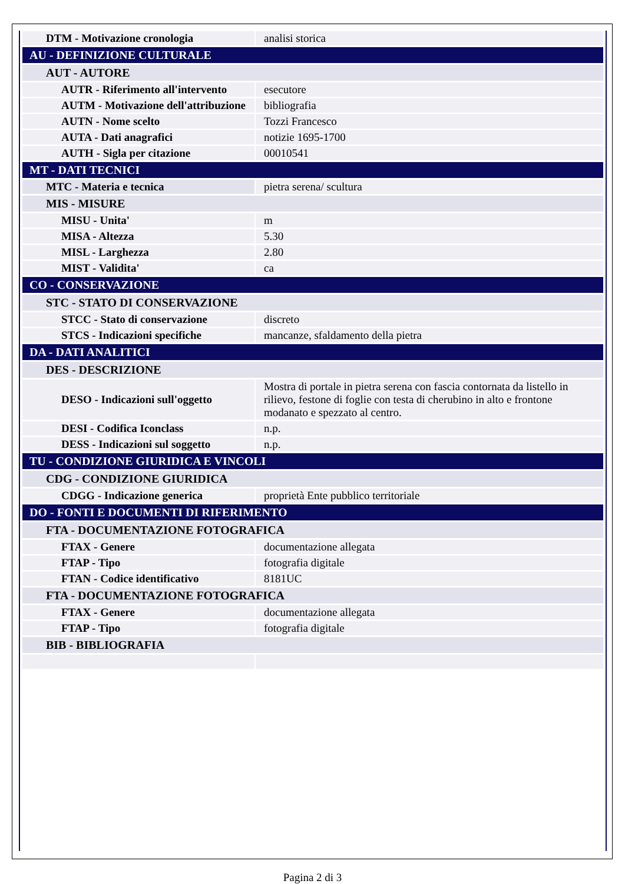| DTM - Motivazione cronologia | analisi storica |
| AU - DEFINIZIONE CULTURALE | |
| AUT - AUTORE | |
| AUTR - Riferimento all'intervento | esecutore |
| AUTM - Motivazione dell'attribuzione | bibliografia |
| AUTN - Nome scelto | Tozzi Francesco |
| AUTA - Dati anagrafici | notizie 1695-1700 |
| AUTH - Sigla per citazione | 00010541 |
| MT - DATI TECNICI | |
| MTC - Materia e tecnica | pietra serena/ scultura |
| MIS - MISURE | |
| MISU - Unita' | m |
| MISA - Altezza | 5.30 |
| MISL - Larghezza | 2.80 |
| MIST - Validita' | ca |
| CO - CONSERVAZIONE | |
| STC - STATO DI CONSERVAZIONE | |
| STCC - Stato di conservazione | discreto |
| STCS - Indicazioni specifiche | mancanze, sfaldamento della pietra |
| DA - DATI ANALITICI | |
| DES - DESCRIZIONE | |
| DESO - Indicazioni sull'oggetto | Mostra di portale in pietra serena con fascia contornata da listello in rilievo, festone di foglie con testa di cherubino in alto e frontone modanato e spezzato al centro. |
| DESI - Codifica Iconclass | n.p. |
| DESS - Indicazioni sul soggetto | n.p. |
| TU - CONDIZIONE GIURIDICA E VINCOLI | |
| CDG - CONDIZIONE GIURIDICA | |
| CDGG - Indicazione generica | proprietà Ente pubblico territoriale |
| DO - FONTI E DOCUMENTI DI RIFERIMENTO | |
| FTA - DOCUMENTAZIONE FOTOGRAFICA | |
| FTAX - Genere | documentazione allegata |
| FTAP - Tipo | fotografia digitale |
| FTAN - Codice identificativo | 8181UC |
| FTA - DOCUMENTAZIONE FOTOGRAFICA | |
| FTAX - Genere | documentazione allegata |
| FTAP - Tipo | fotografia digitale |
| BIB - BIBLIOGRAFIA | |
Pagina 2 di 3